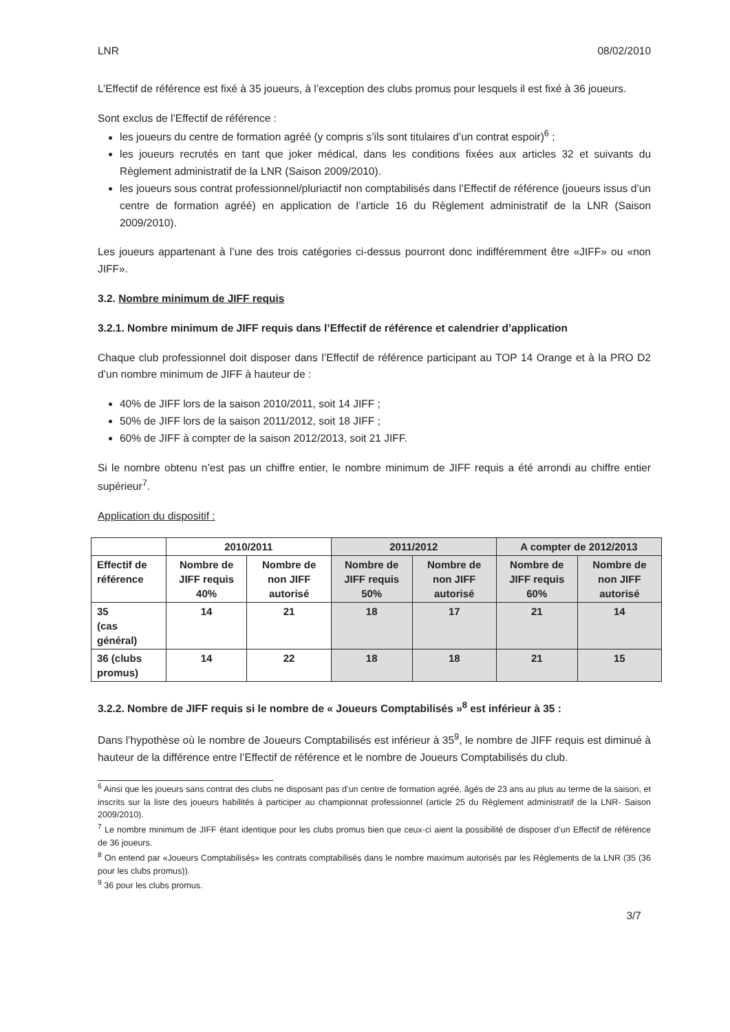LNR 08/02/2010
L’Effectif de référence est fixé à 35 joueurs, à l’exception des clubs promus pour lesquels il est fixé à 36 joueurs.
Sont exclus de l’Effectif de référence :
les joueurs du centre de formation agréé (y compris s’ils sont titulaires d’un contrat espoir)<sup>6</sup> ;
les joueurs recrutés en tant que joker médical, dans les conditions fixées aux articles 32 et suivants du Règlement administratif de la LNR (Saison 2009/2010).
les joueurs sous contrat professionnel/pluriactif non comptabilisés dans l’Effectif de référence (joueurs issus d’un centre de formation agréé) en application de l’article 16 du Règlement administratif de la LNR (Saison 2009/2010).
Les joueurs appartenant à l’une des trois catégories ci-dessus pourront donc indifféremment être «JIFF» ou «non JIFF».
3.2. Nombre minimum de JIFF requis
3.2.1. Nombre minimum de JIFF requis dans l’Effectif de référence et calendrier d’application
Chaque club professionnel doit disposer dans l’Effectif de référence participant au TOP 14 Orange et à la PRO D2 d’un nombre minimum de JIFF à hauteur de :
40% de JIFF lors de la saison 2010/2011, soit 14 JIFF ;
50% de JIFF lors de la saison 2011/2012, soit 18 JIFF ;
60% de JIFF à compter de la saison 2012/2013, soit 21 JIFF.
Si le nombre obtenu n’est pas un chiffre entier, le nombre minimum de JIFF requis a été arrondi au chiffre entier supérieur<sup>7</sup>.
Application du dispositif :
| | 2010/2011 | | 2011/2012 | | A compter de 2012/2013 | |
| Effectif de référence | Nombre de JIFF requis 40% | Nombre de non JIFF autorisé | Nombre de JIFF requis 50% | Nombre de non JIFF autorisé | Nombre de JIFF requis 60% | Nombre de non JIFF autorisé |
| 35 (cas général) | 14 | 21 | 18 | 17 | 21 | 14 |
| 36 (clubs promus) | 14 | 22 | 18 | 18 | 21 | 15 |
3.2.2. Nombre de JIFF requis si le nombre de « Joueurs Comptabilisés »<sup>8</sup> est inférieur à 35 :
Dans l’hypothèse où le nombre de Joueurs Comptabilisés est inférieur à 35<sup>9</sup>, le nombre de JIFF requis est diminué à hauteur de la différence entre l’Effectif de référence et le nombre de Joueurs Comptabilisés du club.
<sup>6</sup> Ainsi que les joueurs sans contrat des clubs ne disposant pas d’un centre de formation agréé, âgés de 23 ans au plus au terme de la saison, et inscrits sur la liste des joueurs habilités à participer au championnat professionnel (article 25 du Règlement administratif de la LNR- Saison 2009/2010).
<sup>7</sup> Le nombre minimum de JIFF étant identique pour les clubs promus bien que ceux-ci aient la possibilité de disposer d’un Effectif de référence de 36 joueurs.
<sup>8</sup> On entend par «Joueurs Comptabilisés» les contrats comptabilisés dans le nombre maximum autorisés par les Règlements de la LNR (35 (36 pour les clubs promus)).
<sup>9</sup> 36 pour les clubs promus.
3/7